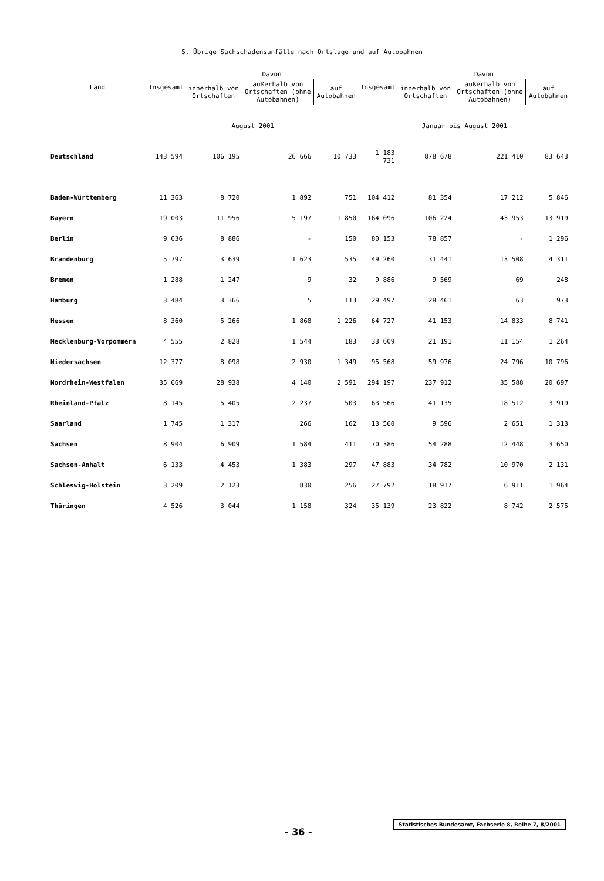5. Übrige Sachschadensunfälle nach Ortslage und auf Autobahnen
| Land | Insgesamt | Davon | | | Insgesamt | Davon | | |
| --- | --- | --- | --- | --- | --- | --- | --- | --- |
| | | innerhalb von Ortschaften | außerhalb von Ortschaften (ohne Autobahnen) | auf Autobahnen | | innerhalb von Ortschaften | außerhalb von Ortschaften (ohne Autobahnen) | auf Autobahnen |
| | August 2001 | | | | Januar bis August 2001 | | | |
| Deutschland | 143 594 | 106 195 | 26 666 | 10 733 | 1 183 731 | 878 678 | 221 410 | 83 643 |
| Baden-Württemberg | 11 363 | 8 720 | 1 892 | 751 | 104 412 | 81 354 | 17 212 | 5 846 |
| Bayern | 19 003 | 11 956 | 5 197 | 1 850 | 164 096 | 106 224 | 43 953 | 13 919 |
| Berlin | 9 036 | 8 886 | - | 150 | 80 153 | 78 857 | - | 1 296 |
| Brandenburg | 5 797 | 3 639 | 1 623 | 535 | 49 260 | 31 441 | 13 508 | 4 311 |
| Bremen | 1 288 | 1 247 | 9 | 32 | 9 886 | 9 569 | 69 | 248 |
| Hamburg | 3 484 | 3 366 | 5 | 113 | 29 497 | 28 461 | 63 | 973 |
| Hessen | 8 360 | 5 266 | 1 868 | 1 226 | 64 727 | 41 153 | 14 833 | 8 741 |
| Mecklenburg-Vorpommern | 4 555 | 2 828 | 1 544 | 183 | 33 609 | 21 191 | 11 154 | 1 264 |
| Niedersachsen | 12 377 | 8 098 | 2 930 | 1 349 | 95 568 | 59 976 | 24 796 | 10 796 |
| Nordrhein-Westfalen | 35 669 | 28 938 | 4 140 | 2 591 | 294 197 | 237 912 | 35 588 | 20 697 |
| Rheinland-Pfalz | 8 145 | 5 405 | 2 237 | 503 | 63 566 | 41 135 | 18 512 | 3 919 |
| Saarland | 1 745 | 1 317 | 266 | 162 | 13 560 | 9 596 | 2 651 | 1 313 |
| Sachsen | 8 904 | 6 909 | 1 584 | 411 | 70 386 | 54 288 | 12 448 | 3 650 |
| Sachsen-Anhalt | 6 133 | 4 453 | 1 383 | 297 | 47 883 | 34 782 | 10 970 | 2 131 |
| Schleswig-Holstein | 3 209 | 2 123 | 830 | 256 | 27 792 | 18 917 | 6 911 | 1 964 |
| Thüringen | 4 526 | 3 044 | 1 158 | 324 | 35 139 | 23 822 | 8 742 | 2 575 |
- 36 -
Statistisches Bundesamt, Fachserie 8, Reihe 7, 8/2001